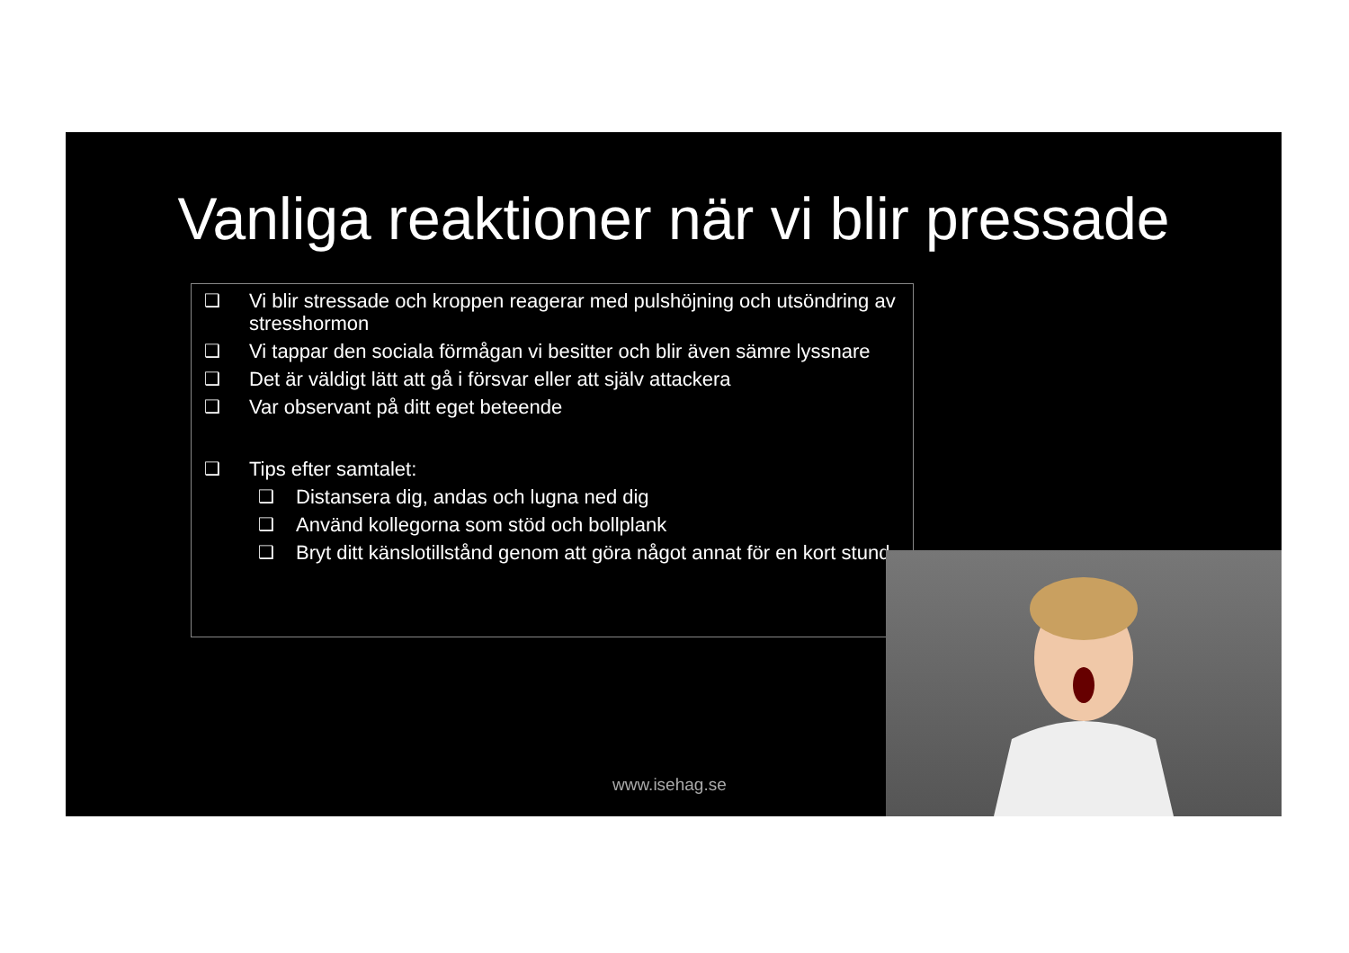Vanliga reaktioner när vi blir pressade
❑ Vi blir stressade och kroppen reagerar med pulshöjning och utsöndring av stresshormon
❑ Vi tappar den sociala förmågan vi besitter och blir även sämre lyssnare
❑ Det är väldigt lätt att gå i försvar eller att själv attackera
❑ Var observant på ditt eget beteende
❑ Tips efter samtalet:
❑ Distansera dig, andas och lugna ned dig
❑ Använd kollegorna som stöd och bollplank
❑ Bryt ditt känslotillstånd genom att göra något annat för en kort stund
www.isehag.se